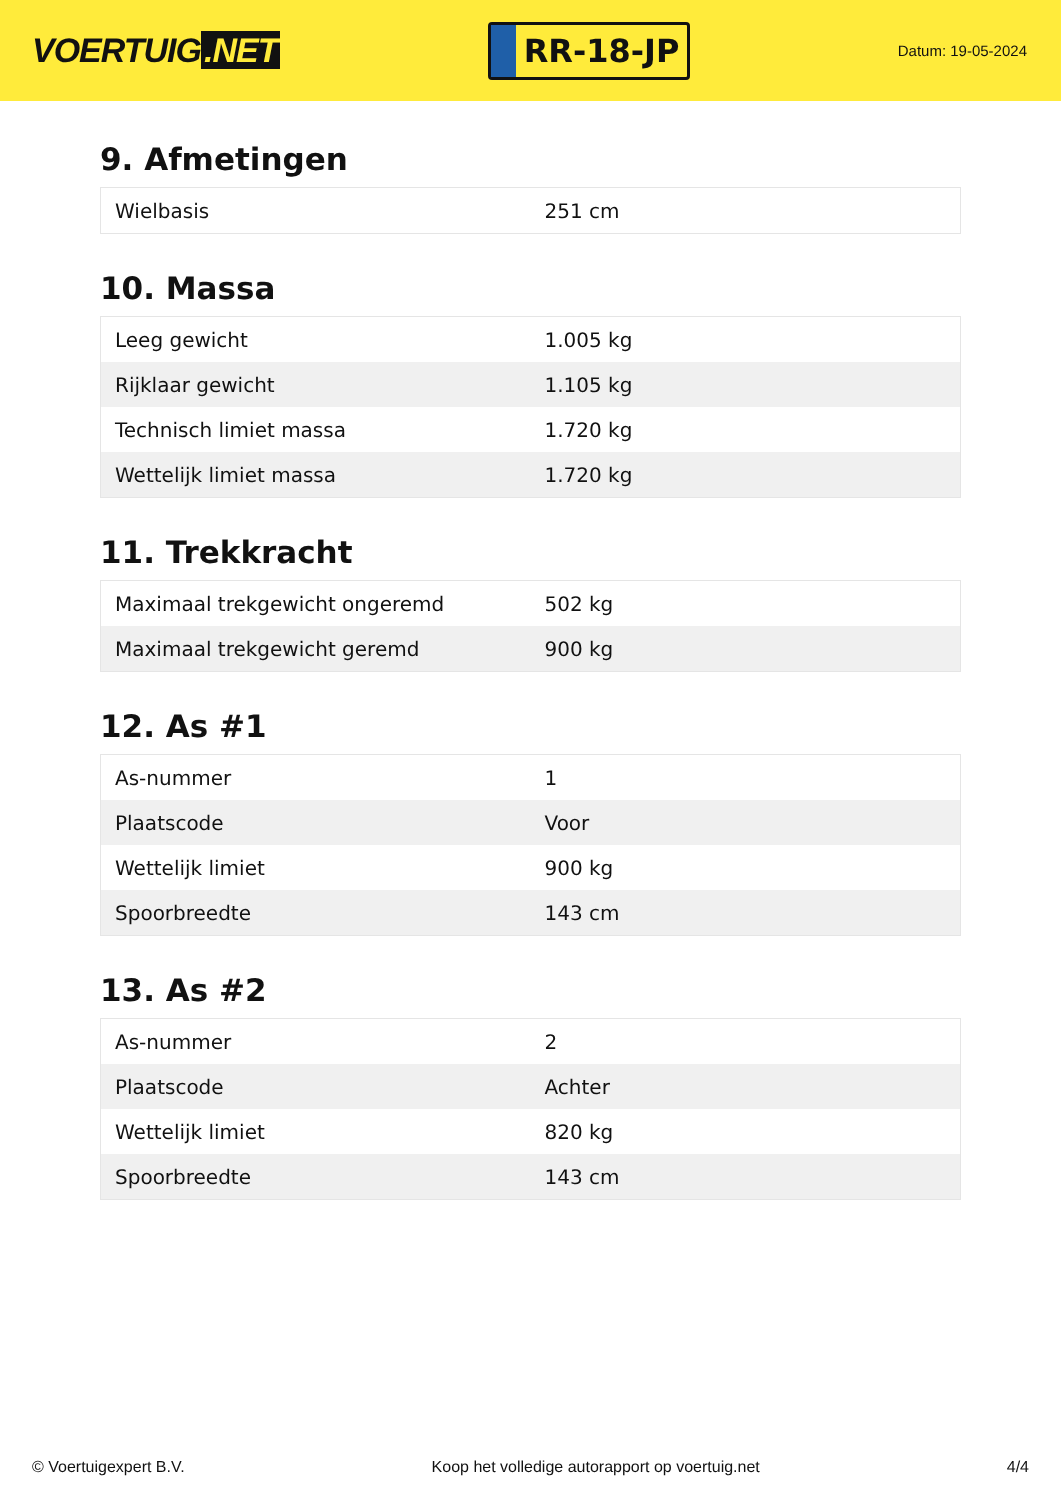VOERTUIG.NET
RR-18-JP
Datum: 19-05-2024
9. Afmetingen
| Wielbasis | 251 cm |
10. Massa
| Leeg gewicht | 1.005 kg |
| Rijklaar gewicht | 1.105 kg |
| Technisch limiet massa | 1.720 kg |
| Wettelijk limiet massa | 1.720 kg |
11. Trekkracht
| Maximaal trekgewicht ongeremd | 502 kg |
| Maximaal trekgewicht geremd | 900 kg |
12. As #1
| As-nummer | 1 |
| Plaatscode | Voor |
| Wettelijk limiet | 900 kg |
| Spoorbreedte | 143 cm |
13. As #2
| As-nummer | 2 |
| Plaatscode | Achter |
| Wettelijk limiet | 820 kg |
| Spoorbreedte | 143 cm |
© Voertuigexpert B.V. Koop het volledige autorapport op voertuig.net 4/4